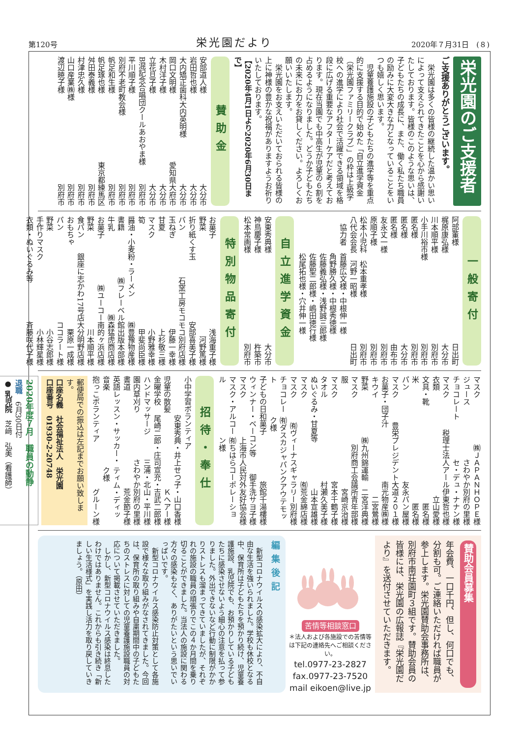第120号 栄光園だより 2020年７月31日　(８)
栄光園のご支援者
ご支援ありがとうございます。
　栄光園は多くの皆様の継続した温かい思いによって支えられてきたことを心から感謝いたしております。皆様のこのような思いは、子どもたちの成長に、また、働く私たち職員の励みに大変大きな力となっていることをいつも嬉しく思います。
　児童養護施設の子どもたちの進学等を重点的に支援する目的で始めた「自立進学資金（栄光園ファミリークラブ）」の枠は上級学校への進学により社会で活躍できる領域を格段に広げる重要なアフターケアだと考えております。現在当園でも中高生が児童の６割を占めるようになりました。どうか子どもたちの未来にお力をお貸しください。よろしくお願いいたします。
　栄光園をお支えいただいておられる皆様の上に神様の豊かな祝福がありますようお祈りいたしております。
【2020年4月1日より2020年6月30日まで】
賛助金
安部道人様 大分市
岩田哲也様 大分市
大内矯正歯科大内英明様 大分市
岡口文明様 愛知県大府市
木村洋子様 大分市
立花旦子様 大分市
B混記念合唱団クールあおやま様 別府市
平川順子様 別府市
別府不老町教会様 別府市
帆足和生様 別府市
帆足琢也様 東京都練馬区
舛田泰義様 別府市
村津忠久様 別府市
山口産業㈱様 別府市
渡辺暁子様 別府市
一般寄付
阿部董様 日出町
梶原康弘様 大分市
川本順平様 別府市
小手川裕市様 別府市
匿名様 別府市
匿名様 大分市
匿名様 由布市
友永丈一様 別府市
原順子様 別府市
松本小児科　松本重孝様 別府市
八代会会長　河野一昭様 日出町
　協力者　首藤広文様・中根伸一様
　　　　　角野勝久様・中根秀徳様
　　　　　佐藤義弘様・浅野誠三郎様
　　　　　佐藤聖二郎様・嶋田徳行様
　　　　　松尾拓也様・穴井伸一様
自立進学資金
安東秀典様 大分市
神鳥慶子様 杵築市
松本常画様 別府市
特別物品寄付
お菓子 浅海重子様
野菜 河野篤様
折り紙くす玉 安部喜美子様
パン 石窯工房モコモコ別府店様
玉ねぎ 伊藤一幸様
甘夏 上杉敬三様
マスク 小野雅幸様
筍 甲斐尚臣様
醤油・小麦粉・ラーメン ㈱豊豫物産様
書籍 ㈱フレーベル館出版本部様
牛乳 ㈱森猛虎商店様
お菓子 ㈱ユーコー南的ヶ浜店様
野菜 川本順平様
食パン 銀座に志かわ17号店大分明野店様
おもちゃ 栗原一成様
パン ココラート様
野菜 小谷志郎様
手作りマスク 小林輝星様
衣類・ぬいぐるみ等 斉藤咲代子様
マスク ㈱ＪＡＰＡＮＨＯＰＥ様
ジュース さわやか別府の里様
チョコレート セ・デュ・ナナン様
マスク 税理士法人アール伊東哲也様
衣類 立山愛様
文具・靴 匿名様
米 匿名様
パン 友永パン屋様
マスク 豊栄プレジデント大道２０１様
お菓子・団子汁 南光物産㈱様
キウイ 二宮鶯様
野菜 ㈱九州錦運輸　二宮洋典様
マスク 別府商工会議所青年部様
服 宮崎京治様
マスク 宮本千鶴子様
タオル 村瀬久美子様
ぬいぐるみ・甘夏等 山本宣雄様
マスク ㈲荒金綿店様
マスク ㈲ヴィーナスギャラリー別府様
チョコレート ㈲ダスカジャパンクアウテモック様
子どもの日和菓子 旅館千湯樓様
ウィンナー・ベーコン等 御手洗サヨ子様
マスク 上海市人民対外友好協会様
マスク・アルコール ㈲ちはらコーポレーション様
招待・奉仕
小中学習ボランティア
安東秀典・井上せつ子・山口香様
児童の散髪 Ｋヘアー様
金曜学校 尾崎二郎・庄司宣充・吉武二郎様
ハンドマッサージ 三浦・北山・平川様
園内草刈り さわやか別府の里様
書道 荒金節子様
英語レッスン・サッカー・音楽 ティム・ディック様
抱っこボランティア グルーン様
郵便局での振込は左記までお願い致します。
口座名義　社会福祉法人　栄光園
口座番号　01930-2-20748
2020年度７月　職員の動静
退職　6月30日付
● 乳児院　芝﨑　弘美（看護師）
賛助会員募集
年会費、一口千円、但し、何口でも、分割も可。ご連絡いただければ職員が参上します。栄光園賛助会事務所は、別府市南荘園町３組です。賛助会員の皆様には、栄光園の広報誌『栄光園だより』を送付させていただきます。
苦情等相談窓口
＊法人および各施設での苦情等は下記の連絡先へご相談ください。
tel.0977-23-2827
fax.0977-23-7520
mail eikoen@live.jp
編集後記
　新型コロナウイルスの感染拡大により、不自由な生活を強いられました。学校も休校となる中、保育所は子どもたちを預かり続け、児童養護施設、乳児院でも、お預かりしている子どもたちに感染させないよう細心の注意を払って参りました。外出できないなど行動に制限がかかりストレスも溜まってきていましたが、それぞれの施設の職員の頑張りでこの４か月間を乗り切ることができました。当法人の施設に関わる方々の感染もなく、ありがたいという思いでいっぱいです。
　新型コロナウイルス感染防止対策として各施設で様々な取り組みがなされてきました。今回は、保育所の取り組みや自粛期間中の子どもたちのストレスに対しての児童養護施設職員の対応について掲載させていただきました。
　しかし、新型コロナウイルス感染は終息したわけではありません。これからも引き続き「新しい生活様式」を実践し活力を取り戻していきましょう。（原田）